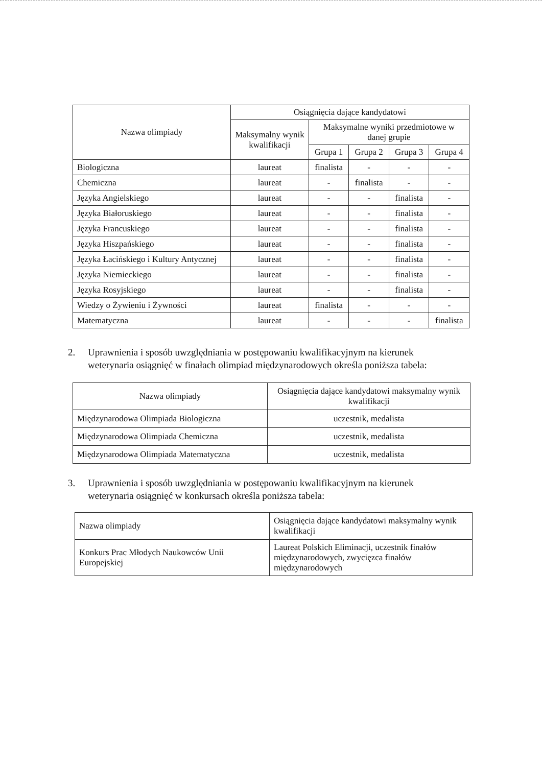| Nazwa olimpiady | Osiągnięcia dające kandydatowi | | | | |
| --- | --- | --- | --- | --- | --- |
| | Maksymalny wynik kwalifikacji | Maksymalne wyniki przedmiotowe w danej grupie | | | |
| | | Grupa 1 | Grupa 2 | Grupa 3 | Grupa 4 |
| Biologiczna | laureat | finalista | - | - | - |
| Chemiczna | laureat | - | finalista | - | - |
| Języka Angielskiego | laureat | - | - | finalista | - |
| Języka Białoruskiego | laureat | - | - | finalista | - |
| Języka Francuskiego | laureat | - | - | finalista | - |
| Języka Hiszpańskiego | laureat | - | - | finalista | - |
| Języka Łacińskiego i Kultury Antycznej | laureat | - | - | finalista | - |
| Języka Niemieckiego | laureat | - | - | finalista | - |
| Języka Rosyjskiego | laureat | - | - | finalista | - |
| Wiedzy o Żywieniu i Żywności | laureat | finalista | - | - | - |
| Matematyczna | laureat | - | - | - | finalista |
2. Uprawnienia i sposób uwzględniania w postępowaniu kwalifikacyjnym na kierunek
weterynaria osiągnięć w finałach olimpiad międzynarodowych określa poniższa tabela:
| Nazwa olimpiady | Osiągnięcia dające kandydatowi maksymalny wynik kwalifikacji |
| --- | --- |
| Międzynarodowa Olimpiada Biologiczna | uczestnik, medalista |
| Międzynarodowa Olimpiada Chemiczna | uczestnik, medalista |
| Międzynarodowa Olimpiada Matematyczna | uczestnik, medalista |
3. Uprawnienia i sposób uwzględniania w postępowaniu kwalifikacyjnym na kierunek
weterynaria osiągnięć w konkursach określa poniższa tabela:
| Nazwa olimpiady | Osiągnięcia dające kandydatowi maksymalny wynik kwalifikacji |
| Konkurs Prac Młodych Naukowców Unii Europejskiej | Laureat Polskich Eliminacji, uczestnik finałów międzynarodowych, zwycięzca finałów międzynarodowych |